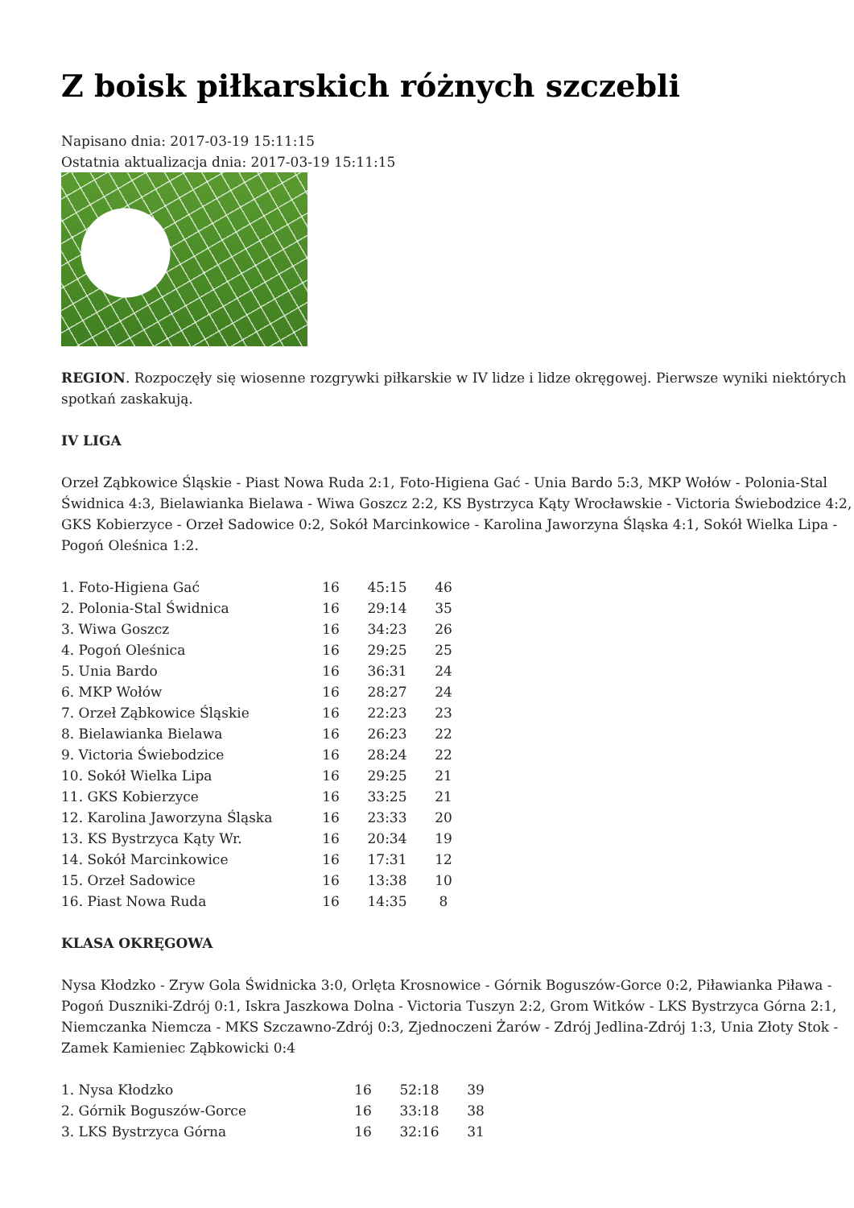Z boisk piłkarskich różnych szczebli
Napisano dnia: 2017-03-19 15:11:15
Ostatnia aktualizacja dnia: 2017-03-19 15:11:15
REGION. Rozpoczęły się wiosenne rozgrywki piłkarskie w IV lidze i lidze okręgowej. Pierwsze wyniki niektórych spotkań zaskakują.
IV LIGA
Orzeł Ząbkowice Śląskie - Piast Nowa Ruda 2:1, Foto-Higiena Gać - Unia Bardo 5:3, MKP Wołów - Polonia-Stal Świdnica 4:3, Bielawianka Bielawa - Wiwa Goszcz 2:2, KS Bystrzyca Kąty Wrocławskie - Victoria Świebodzice 4:2, GKS Kobierzyce - Orzeł Sadowice 0:2, Sokół Marcinkowice - Karolina Jaworzyna Śląska 4:1, Sokół Wielka Lipa - Pogoń Oleśnica 1:2.
| 1. Foto-Higiena Gać | 16 | 45:15 | 46 |
| 2. Polonia-Stal Świdnica | 16 | 29:14 | 35 |
| 3. Wiwa Goszcz | 16 | 34:23 | 26 |
| 4. Pogoń Oleśnica | 16 | 29:25 | 25 |
| 5. Unia Bardo | 16 | 36:31 | 24 |
| 6. MKP Wołów | 16 | 28:27 | 24 |
| 7. Orzeł Ząbkowice Śląskie | 16 | 22:23 | 23 |
| 8. Bielawianka Bielawa | 16 | 26:23 | 22 |
| 9. Victoria Świebodzice | 16 | 28:24 | 22 |
| 10. Sokół Wielka Lipa | 16 | 29:25 | 21 |
| 11. GKS Kobierzyce | 16 | 33:25 | 21 |
| 12. Karolina Jaworzyna Śląska | 16 | 23:33 | 20 |
| 13. KS Bystrzyca Kąty Wr. | 16 | 20:34 | 19 |
| 14. Sokół Marcinkowice | 16 | 17:31 | 12 |
| 15. Orzeł Sadowice | 16 | 13:38 | 10 |
| 16. Piast Nowa Ruda | 16 | 14:35 | 8 |
KLASA OKRĘGOWA
Nysa Kłodzko - Zryw Gola Świdnicka 3:0, Orlęta Krosnowice - Górnik Boguszów-Gorce 0:2, Piławianka Piława - Pogoń Duszniki-Zdrój 0:1, Iskra Jaszkowa Dolna - Victoria Tuszyn 2:2, Grom Witków - LKS Bystrzyca Górna 2:1, Niemczanka Niemcza - MKS Szczawno-Zdrój 0:3, Zjednoczeni Żarów - Zdrój Jedlina-Zdrój 1:3, Unia Złoty Stok - Zamek Kamieniec Ząbkowicki 0:4
| 1. Nysa Kłodzko | 16 | 52:18 | 39 |
| 2. Górnik Boguszów-Gorce | 16 | 33:18 | 38 |
| 3. LKS Bystrzyca Górna | 16 | 32:16 | 31 |